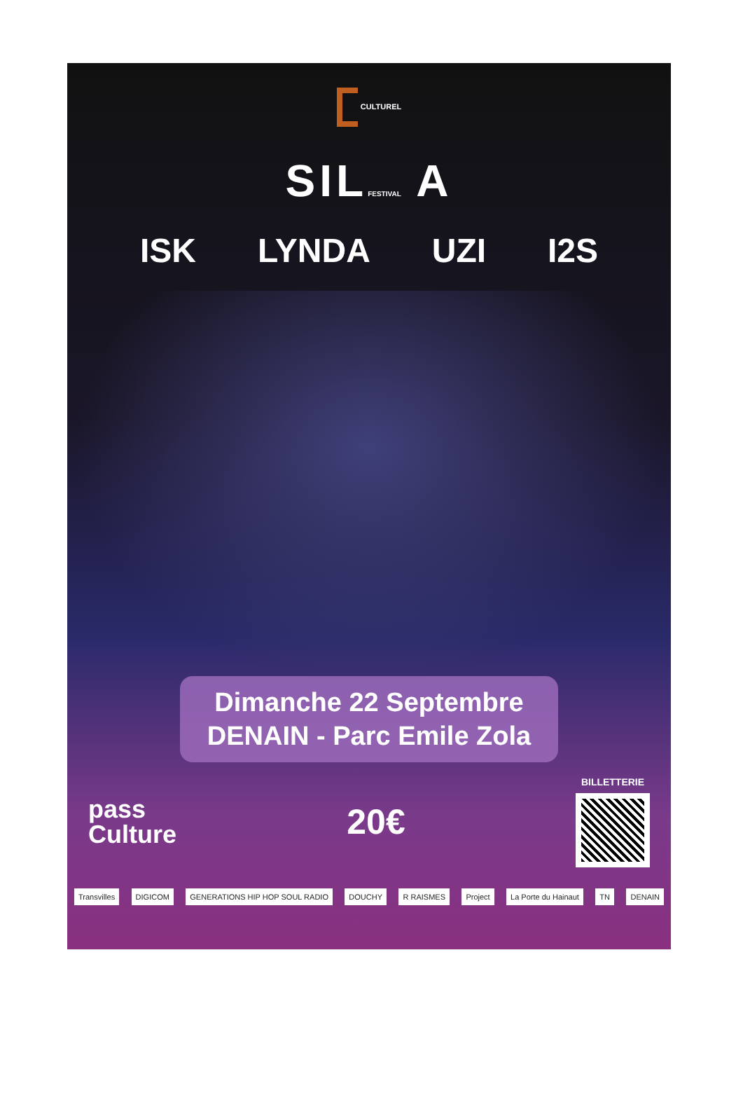CULTUREL
SILFESTIVAL A
ISK LYNDA UZI I2S
Dimanche 22 Septembre
DENAIN - Parc Emile Zola
pass
Culture
20€
BILLETTERIE
Transvilles DIGICOM GENERATIONS HIP HOP SOUL RADIO DOUCHY R RAISMES Project La Porte du Hainaut TN DENAIN